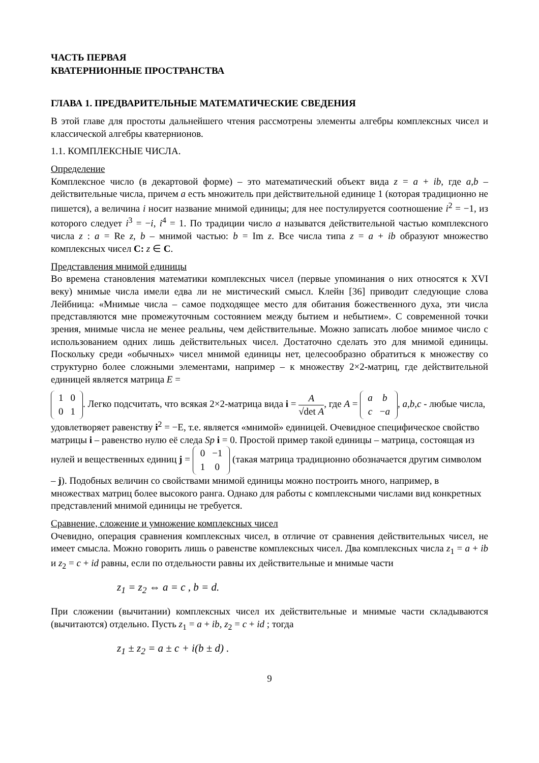ЧАСТЬ ПЕРВАЯ
КВАТЕРНИОННЫЕ ПРОСТРАНСТВА
ГЛАВА 1. ПРЕДВАРИТЕЛЬНЫЕ МАТЕМАТИЧЕСКИЕ СВЕДЕНИЯ
В этой главе для простоты дальнейшего чтения рассмотрены элементы алгебры комплексных чисел и классической алгебры кватернионов.
1.1. КОМПЛЕКСНЫЕ ЧИСЛА.
Определение
Комплексное число (в декартовой форме) – это математический объект вида z = a + ib, где a,b – действительные числа, причем a есть множитель при действительной единице 1 (которая традиционно не пишется), а величина i носит название мнимой единицы; для нее постулируется соотношение i<sup>2</sup> = −1, из которого следует i<sup>3</sup> = −i, i<sup>4</sup> = 1. По традиции число a называтся действительной частью комплексного числа z : a = Re z, b – мнимой частью: b = Im z. Все числа типа z = a + ib образуют множество комплексных чисел C: z ∈ C.
Представления мнимой единицы
Во времена становления математики комплексных чисел (первые упоминания о них относятся к XVI веку) мнимые числа имели едва ли не мистический смысл. Клейн [36] приводит следующие слова Лейбница: «Мнимые числа – самое подходящее место для обитания божественного духа, эти числа представляются мне промежуточным состоянием между бытием и небытием». С современной точки зрения, мнимые числа не менее реальны, чем действительные. Можно записать любое мнимое число с использованием одних лишь действительных чисел. Достаточно сделать это для мнимой единицы. Поскольку среди «обычных» чисел мнимой единицы нет, целесообразно обратиться к множеству со структурно более сложными элементами, например – к множеству 2×2-матриц, где действительной единицей является матрица E =
| 1 | 0 |
| 0 | 1 |
. Легко подсчитать, что всякая 2×2-матрица вида i = A √det A, где A =
| a | b |
| c | − a |
, a,b,c - любые числа, удовлетворяет равенству i<sup>2</sup> = −E, т.е. является «мнимой» единицей. Очевидное специфическое свойство матрицы i – равенство нулю её следа Sp i = 0. Простой пример такой единицы – матрица, состоящая из нулей и вещественных единиц j =
| 0 | −1 |
| 1 | 0 |
(такая матрица традиционно обозначается другим символом – j). Подобных величин со свойствами мнимой единицы можно построить много, например, в множествах матриц более высокого ранга. Однако для работы с комплексными числами вид конкретных представлений мнимой единицы не требуется.
Сравнение, сложение и умножение комплексных чисел
Очевидно, операция сравнения комплексных чисел, в отличие от сравнения действительных чисел, не имеет смысла. Можно говорить лишь о равенстве комплексных чисел. Два комплексных числа z<sub>1</sub> = a + ib и z<sub>2</sub> = c + id равны, если по отдельности равны их действительные и мнимые части
z<sub>1</sub> = z<sub>2</sub> ⇔ a = c , b = d.
При сложении (вычитании) комплексных чисел их действительные и мнимые части складываются (вычитаются) отдельно. Пусть z<sub>1</sub> = a + ib, z<sub>2</sub> = c + id ; тогда
z<sub>1</sub> ± z<sub>2</sub> = a ± c + i(b ± d) .
9